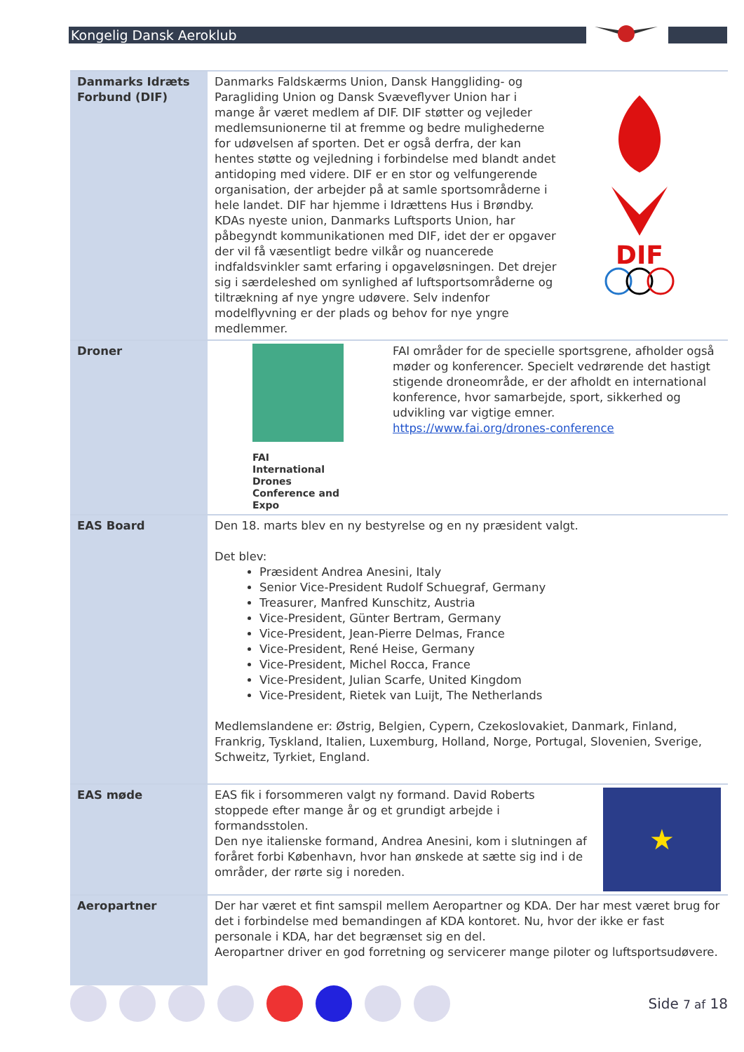Kongelig Dansk Aeroklub
| Danmarks Idræts Forbund (DIF) | Danmarks Faldskærms Union, Dansk Hanggliding- og Paragliding Union og Dansk Svæveflyver Union har i mange år været medlem af DIF. DIF støtter og vejleder medlemsunionerne til at fremme og bedre mulighederne for udøvelsen af sporten. Det er også derfra, der kan hentes støtte og vejledning i forbindelse med blandt andet antidoping med videre. DIF er en stor og velfungerende organisation, der arbejder på at samle sportsområderne i hele landet. DIF har hjemme i Idrættens Hus i Brøndby. KDAs nyeste union, Danmarks Luftsports Union, har påbegyndt kommunikationen med DIF, idet der er opgaver der vil få væsentligt bedre vilkår og nuancerede indfaldsvinkler samt erfaring i opgaveløsningen. Det drejer sig i særdeleshed om synlighed af luftsportsområderne og tiltrækning af nye yngre udøvere. Selv indenfor modelflyvning er der plads og behov for nye yngre medlemmer. DIF |
| Droner | FAI International Drones Conference and Expo FAI områder for de specielle sportsgrene, afholder også møder og konferencer. Specielt vedrørende det hastigt stigende droneområde, er der afholdt en international konference, hvor samarbejde, sport, sikkerhed og udvikling var vigtige emner. https://www.fai.org/drones-conference |
| EAS Board | Den 18. marts blev en ny bestyrelse og en ny præsident valgt. Det blev: Præsident Andrea Anesini, Italy Senior Vice-President Rudolf Schuegraf, Germany Treasurer, Manfred Kunschitz, Austria Vice-President, Günter Bertram, Germany Vice-President, Jean-Pierre Delmas, France Vice-President, René Heise, Germany Vice-President, Michel Rocca, France Vice-President, Julian Scarfe, United Kingdom Vice-President, Rietek van Luijt, The Netherlands Medlemslandene er: Østrig, Belgien, Cypern, Czekoslovakiet, Danmark, Finland, Frankrig, Tyskland, Italien, Luxemburg, Holland, Norge, Portugal, Slovenien, Sverige, Schweitz, Tyrkiet, England. |
| EAS møde | EAS fik i forsommeren valgt ny formand. David Roberts stoppede efter mange år og et grundigt arbejde i formandsstolen. Den nye italienske formand, Andrea Anesini, kom i slutningen af foråret forbi København, hvor han ønskede at sætte sig ind i de områder, der rørte sig i noreden. ★ |
| Aeropartner | Der har været et fint samspil mellem Aeropartner og KDA. Der har mest været brug for det i forbindelse med bemandingen af KDA kontoret. Nu, hvor der ikke er fast personale i KDA, har det begrænset sig en del. Aeropartner driver en god forretning og servicerer mange piloter og luftsportsudøvere. |
Side 7 af 18